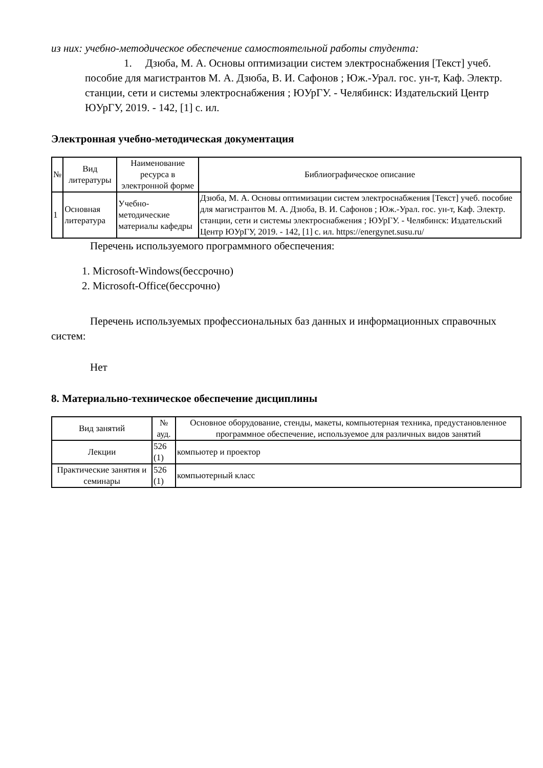из них: учебно-методическое обеспечение самостоятельной работы студента:
1. Дзюба, М. А. Основы оптимизации систем электроснабжения [Текст] учеб. пособие для магистрантов М. А. Дзюба, В. И. Сафонов ; Юж.-Урал. гос. ун-т, Каф. Электр. станции, сети и системы электроснабжения ; ЮУрГУ. - Челябинск: Издательский Центр ЮУрГУ, 2019. - 142, [1] с. ил.
Электронная учебно-методическая документация
| № | Вид литературы | Наименование ресурса в электронной форме | Библиографическое описание |
| --- | --- | --- | --- |
| 1 | Основная литература | Учебно-методические материалы кафедры | Дзюба, М. А. Основы оптимизации систем электроснабжения [Текст] учеб. пособие для магистрантов М. А. Дзюба, В. И. Сафонов ; Юж.-Урал. гос. ун-т, Каф. Электр. станции, сети и системы электроснабжения ; ЮУрГУ. - Челябинск: Издательский Центр ЮУрГУ, 2019. - 142, [1] с. ил. https://energynet.susu.ru/ |
Перечень используемого программного обеспечения:
1. Microsoft-Windows(бессрочно)
2. Microsoft-Office(бессрочно)
Перечень используемых профессиональных баз данных и информационных справочных систем:
Нет
8. Материально-техническое обеспечение дисциплины
| Вид занятий | № ауд. | Основное оборудование, стенды, макеты, компьютерная техника, предустановленное программное обеспечение, используемое для различных видов занятий |
| --- | --- | --- |
| Лекции | 526 (1) | компьютер и проектор |
| Практические занятия и семинары | 526 (1) | компьютерный класс |